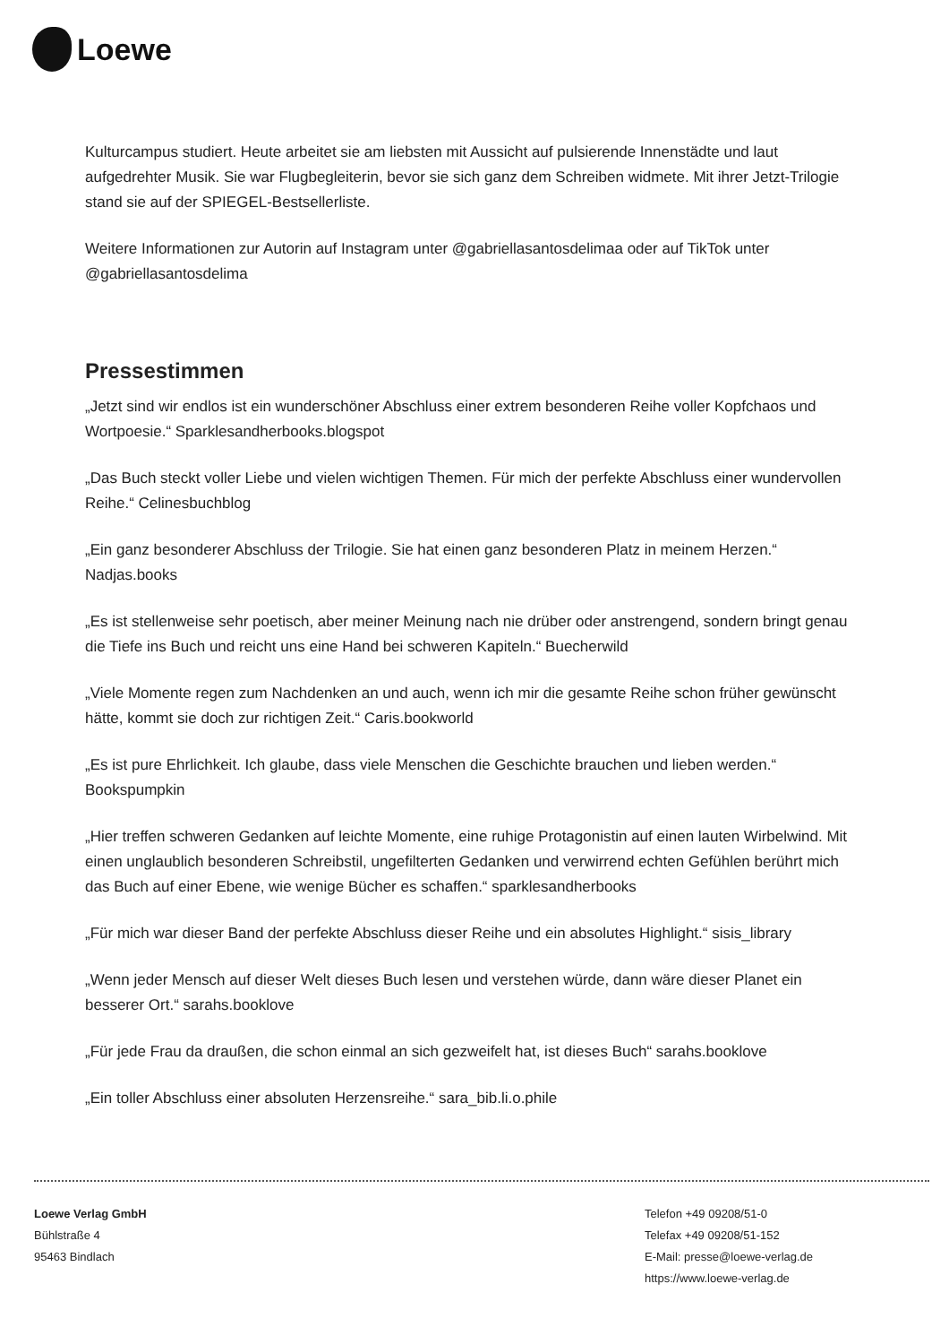Loewe
Kulturcampus studiert. Heute arbeitet sie am liebsten mit Aussicht auf pulsierende Innenstädte und laut aufgedrehter Musik. Sie war Flugbegleiterin, bevor sie sich ganz dem Schreiben widmete. Mit ihrer Jetzt-Trilogie stand sie auf der SPIEGEL-Bestsellerliste.
Weitere Informationen zur Autorin auf Instagram unter @gabriellasantosdelimaa oder auf TikTok unter @gabriellasantosdelima
Pressestimmen
„Jetzt sind wir endlos ist ein wunderschöner Abschluss einer extrem besonderen Reihe voller Kopfchaos und Wortpoesie.“ Sparklesandherbooks.blogspot
„Das Buch steckt voller Liebe und vielen wichtigen Themen. Für mich der perfekte Abschluss einer wundervollen Reihe.“ Celinesbuchblog
„Ein ganz besonderer Abschluss der Trilogie. Sie hat einen ganz besonderen Platz in meinem Herzen.“ Nadjas.books
„Es ist stellenweise sehr poetisch, aber meiner Meinung nach nie drüber oder anstrengend, sondern bringt genau die Tiefe ins Buch und reicht uns eine Hand bei schweren Kapiteln.“ Buecherwild
„Viele Momente regen zum Nachdenken an und auch, wenn ich mir die gesamte Reihe schon früher gewünscht hätte, kommt sie doch zur richtigen Zeit.“ Caris.bookworld
„Es ist pure Ehrlichkeit. Ich glaube, dass viele Menschen die Geschichte brauchen und lieben werden.“ Bookspumpkin
„Hier treffen schweren Gedanken auf leichte Momente, eine ruhige Protagonistin auf einen lauten Wirbelwind. Mit einen unglaublich besonderen Schreibstil, ungefilterten Gedanken und verwirrend echten Gefühlen berührt mich das Buch auf einer Ebene, wie wenige Bücher es schaffen.“ sparklesandherbooks
„Für mich war dieser Band der perfekte Abschluss dieser Reihe und ein absolutes Highlight.“ sisis_library
„Wenn jeder Mensch auf dieser Welt dieses Buch lesen und verstehen würde, dann wäre dieser Planet ein besserer Ort.“ sarahs.booklove
„Für jede Frau da draußen, die schon einmal an sich gezweifelt hat, ist dieses Buch“ sarahs.booklove
„Ein toller Abschluss einer absoluten Herzensreihe.“ sara_bib.li.o.phile
Loewe Verlag GmbH
Bühlstraße 4
95463 Bindlach
Telefon +49 09208/51-0
Telefax +49 09208/51-152
E-Mail: presse@loewe-verlag.de
https://www.loewe-verlag.de